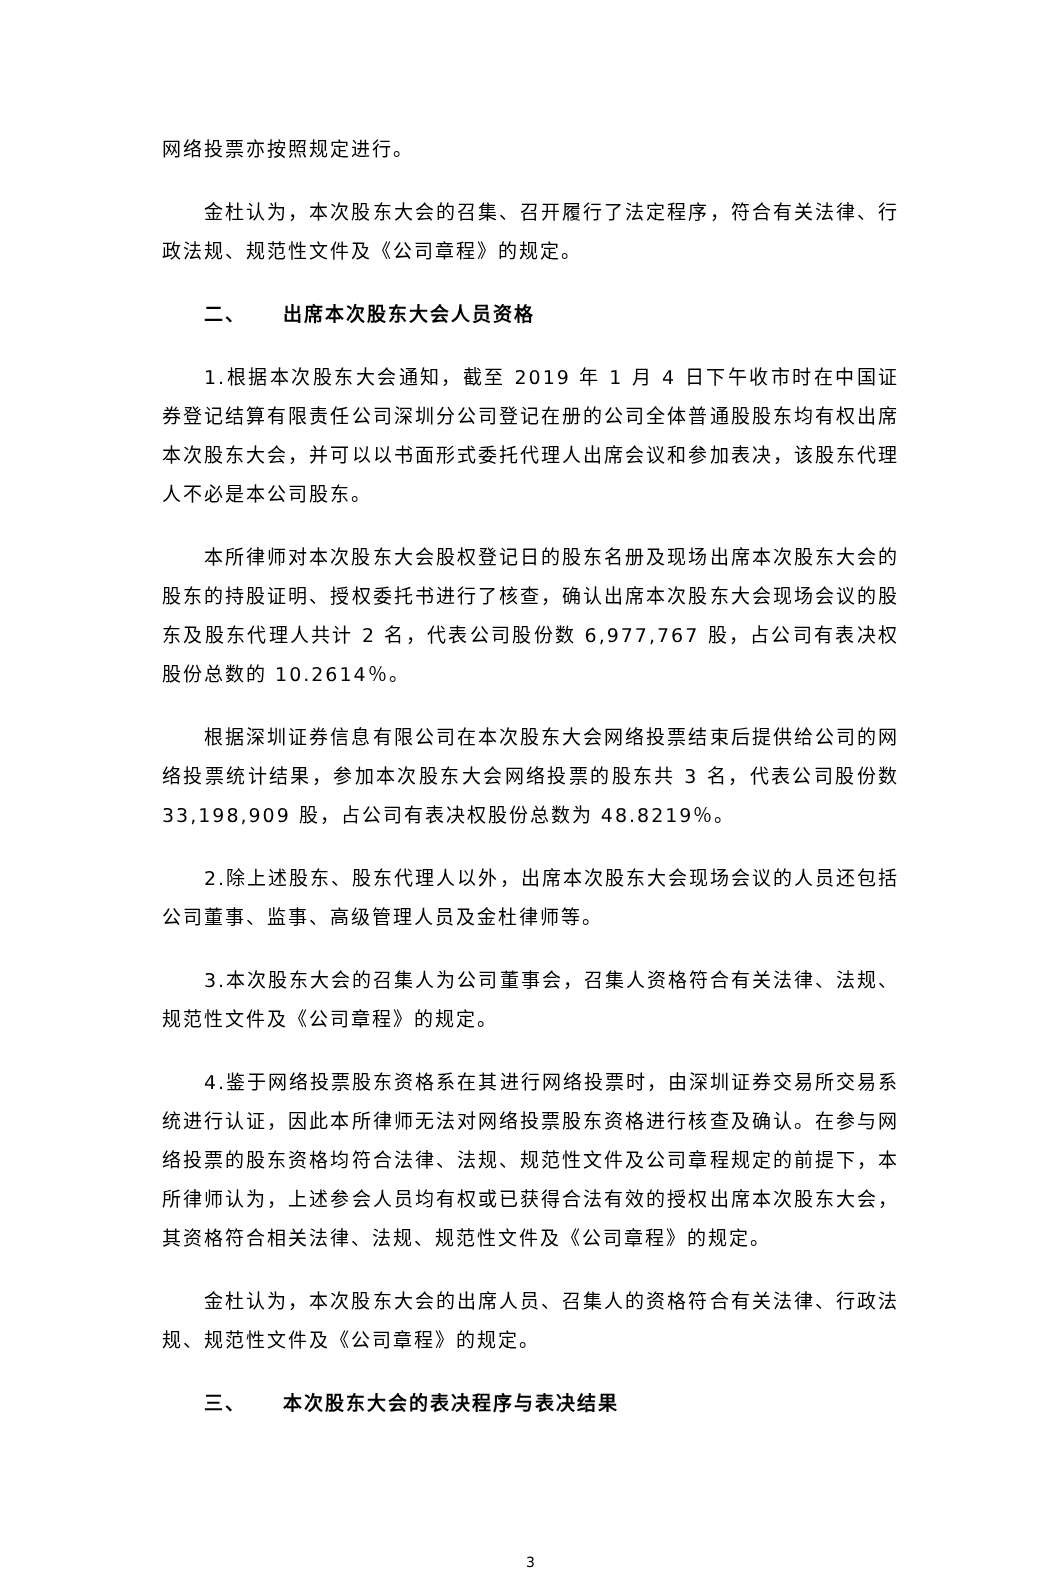网络投票亦按照规定进行。
金杜认为，本次股东大会的召集、召开履行了法定程序，符合有关法律、行政法规、规范性文件及《公司章程》的规定。
二、 出席本次股东大会人员资格
1.根据本次股东大会通知，截至 2019 年 1 月 4 日下午收市时在中国证券登记结算有限责任公司深圳分公司登记在册的公司全体普通股股东均有权出席本次股东大会，并可以以书面形式委托代理人出席会议和参加表决，该股东代理人不必是本公司股东。
本所律师对本次股东大会股权登记日的股东名册及现场出席本次股东大会的股东的持股证明、授权委托书进行了核查，确认出席本次股东大会现场会议的股东及股东代理人共计 2 名，代表公司股份数 6,977,767 股，占公司有表决权股份总数的 10.2614％。
根据深圳证券信息有限公司在本次股东大会网络投票结束后提供给公司的网络投票统计结果，参加本次股东大会网络投票的股东共 3 名，代表公司股份数 33,198,909 股，占公司有表决权股份总数为 48.8219％。
2.除上述股东、股东代理人以外，出席本次股东大会现场会议的人员还包括公司董事、监事、高级管理人员及金杜律师等。
3.本次股东大会的召集人为公司董事会，召集人资格符合有关法律、法规、规范性文件及《公司章程》的规定。
4.鉴于网络投票股东资格系在其进行网络投票时，由深圳证券交易所交易系统进行认证，因此本所律师无法对网络投票股东资格进行核查及确认。在参与网络投票的股东资格均符合法律、法规、规范性文件及公司章程规定的前提下，本所律师认为，上述参会人员均有权或已获得合法有效的授权出席本次股东大会，其资格符合相关法律、法规、规范性文件及《公司章程》的规定。
金杜认为，本次股东大会的出席人员、召集人的资格符合有关法律、行政法规、规范性文件及《公司章程》的规定。
三、 本次股东大会的表决程序与表决结果
3